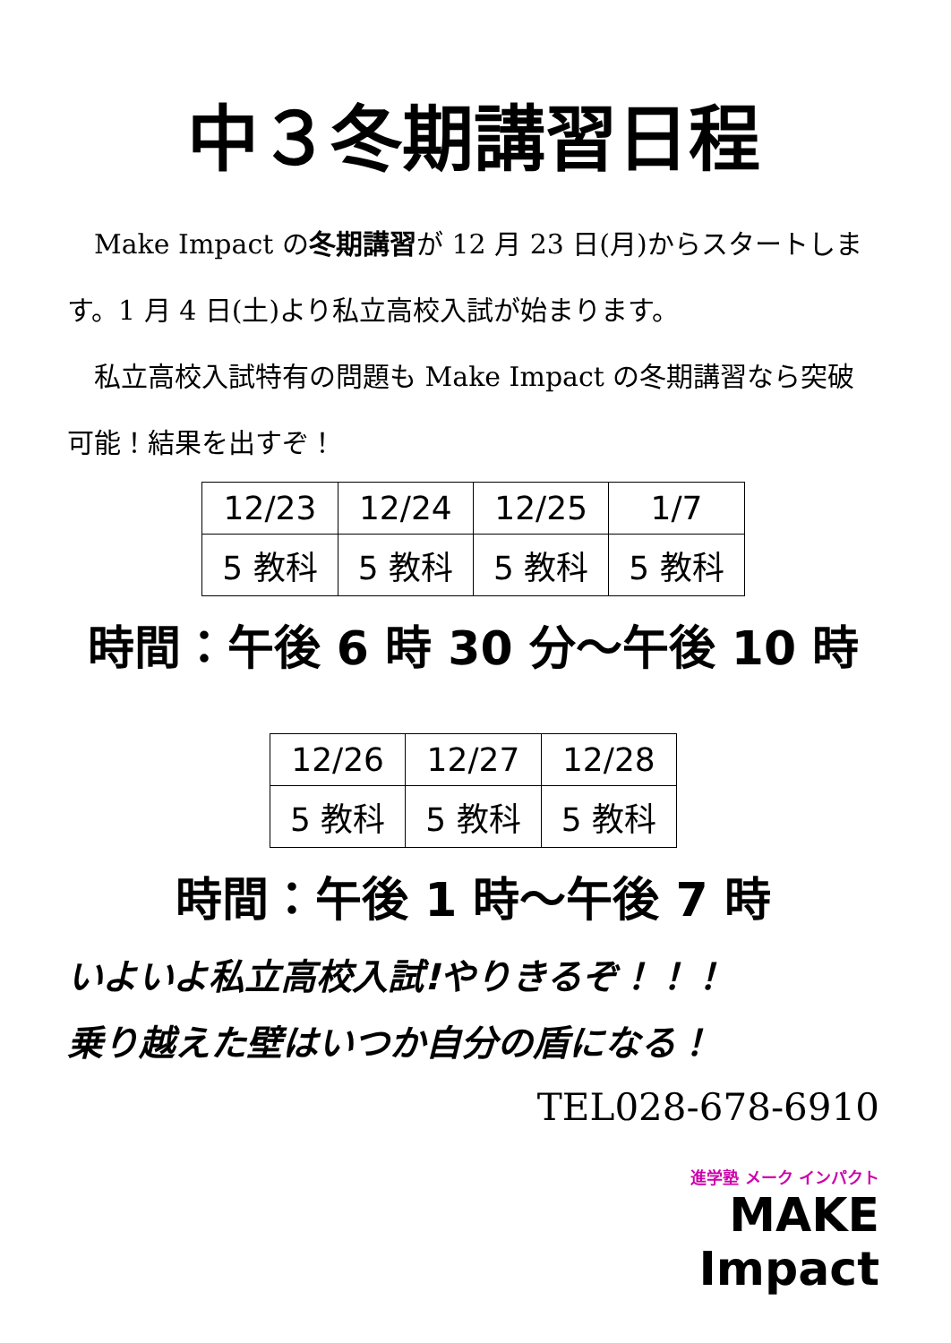中３冬期講習日程
Make Impact の冬期講習が 12 月 23 日(月)からスタートします。1 月 4 日(土)より私立高校入試が始まります。
私立高校入試特有の問題も Make Impact の冬期講習なら突破可能！結果を出すぞ！
| 12/23 | 12/24 | 12/25 | 1/7 |
| 5 教科 | 5 教科 | 5 教科 | 5 教科 |
時間：午後 6 時 30 分～午後 10 時
| 12/26 | 12/27 | 12/28 |
| 5 教科 | 5 教科 | 5 教科 |
時間：午後 1 時～午後 7 時
いよいよ私立高校入試!やりきるぞ！！！
乗り越えた壁はいつか自分の盾になる！
TEL028-678-6910
進学塾 メーク インパクト
MAKE Impact